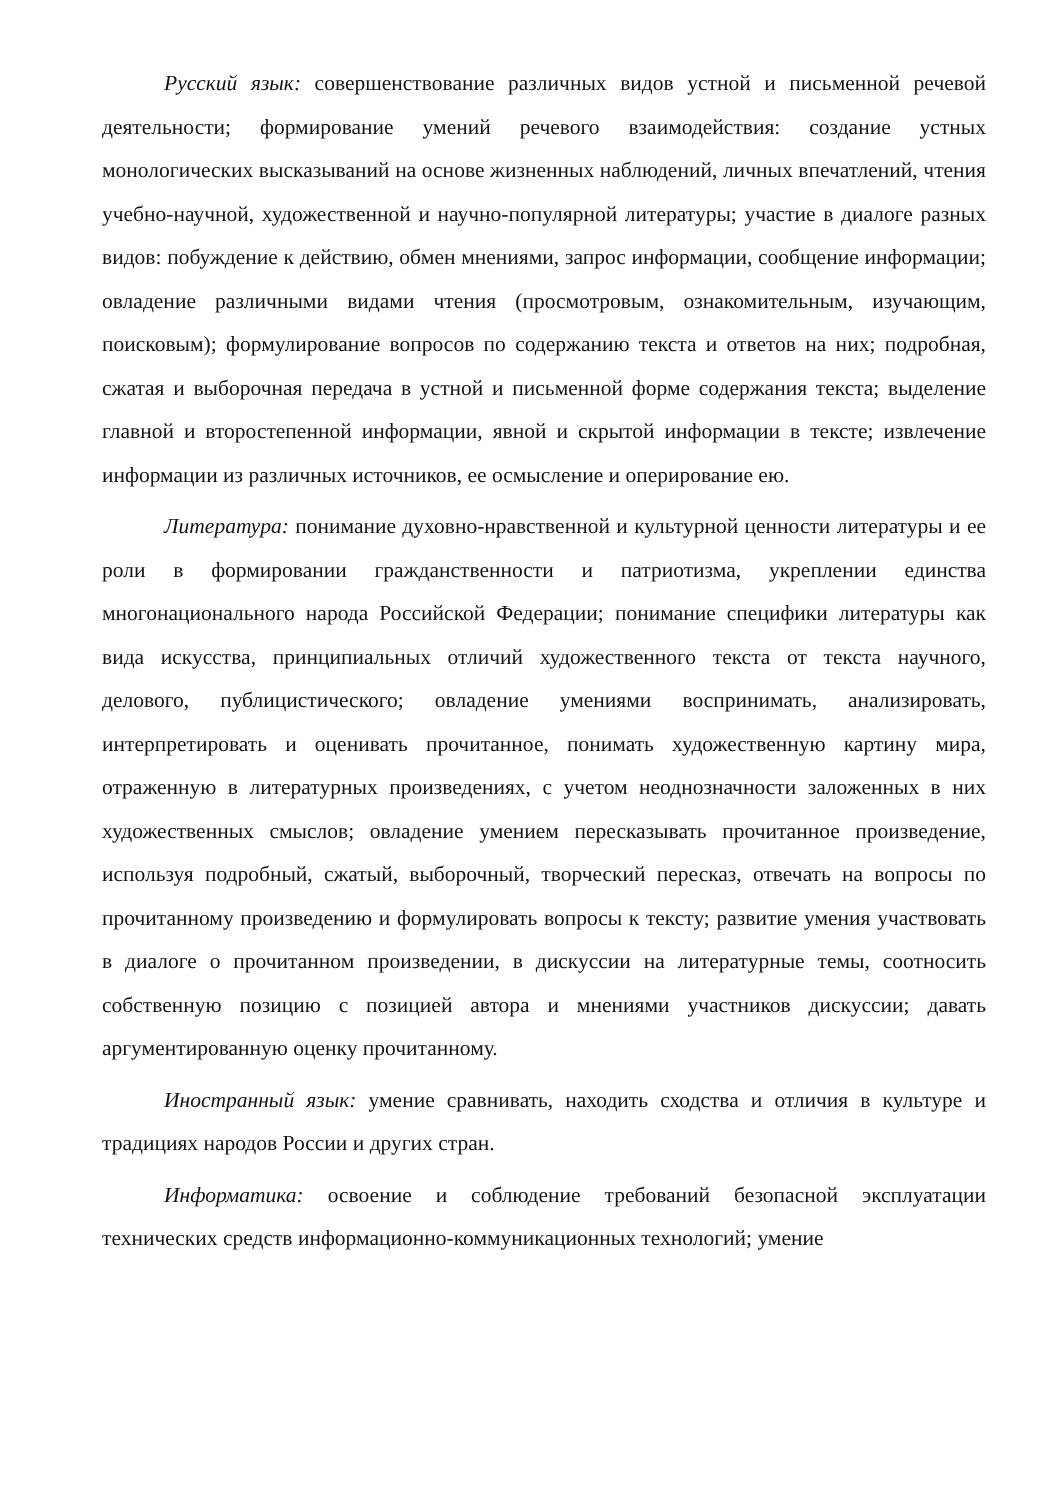Русский язык: совершенствование различных видов устной и письменной речевой деятельности; формирование умений речевого взаимодействия: создание устных монологических высказываний на основе жизненных наблюдений, личных впечатлений, чтения учебно-научной, художественной и научно-популярной литературы; участие в диалоге разных видов: побуждение к действию, обмен мнениями, запрос информации, сообщение информации; овладение различными видами чтения (просмотровым, ознакомительным, изучающим, поисковым); формулирование вопросов по содержанию текста и ответов на них; подробная, сжатая и выборочная передача в устной и письменной форме содержания текста; выделение главной и второстепенной информации, явной и скрытой информации в тексте; извлечение информации из различных источников, ее осмысление и оперирование ею.
Литература: понимание духовно-нравственной и культурной ценности литературы и ее роли в формировании гражданственности и патриотизма, укреплении единства многонационального народа Российской Федерации; понимание специфики литературы как вида искусства, принципиальных отличий художественного текста от текста научного, делового, публицистического; овладение умениями воспринимать, анализировать, интерпретировать и оценивать прочитанное, понимать художественную картину мира, отраженную в литературных произведениях, с учетом неоднозначности заложенных в них художественных смыслов; овладение умением пересказывать прочитанное произведение, используя подробный, сжатый, выборочный, творческий пересказ, отвечать на вопросы по прочитанному произведению и формулировать вопросы к тексту; развитие умения участвовать в диалоге о прочитанном произведении, в дискуссии на литературные темы, соотносить собственную позицию с позицией автора и мнениями участников дискуссии; давать аргументированную оценку прочитанному.
Иностранный язык: умение сравнивать, находить сходства и отличия в культуре и традициях народов России и других стран.
Информатика: освоение и соблюдение требований безопасной эксплуатации технических средств информационно-коммуникационных технологий; умение